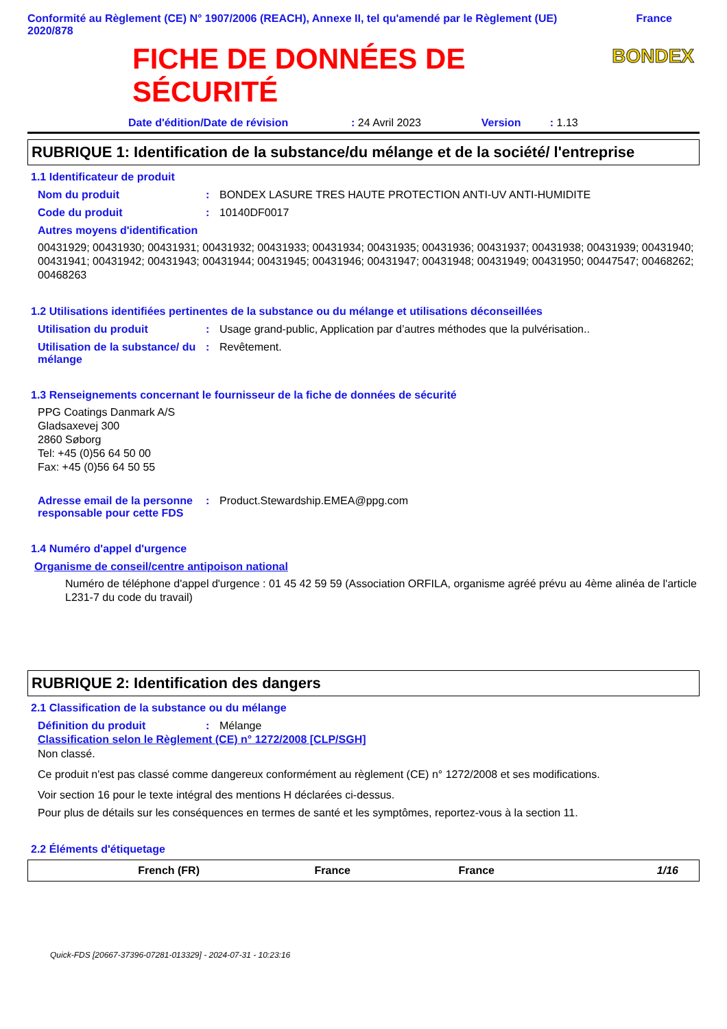Conformité au Règlement (CE) N° 1907/2006 (REACH), Annexe II, tel qu'amendé par le Règlement (UE) 2020/878
France
FICHE DE DONNÉES DE
SÉCURITÉ
BONDEX
Date d'édition/Date de révision: 24 Avril 2023 Version: 1.13
RUBRIQUE 1: Identification de la substance/du mélange et de la société/ l'entreprise
1.1 Identificateur de produit
Nom du produit: BONDEX LASURE TRES HAUTE PROTECTION ANTI-UV ANTI-HUMIDITE
Code du produit: 10140DF0017
Autres moyens d'identification
00431929; 00431930; 00431931; 00431932; 00431933; 00431934; 00431935; 00431936; 00431937; 00431938; 00431939; 00431940; 00431941; 00431942; 00431943; 00431944; 00431945; 00431946; 00431947; 00431948; 00431949; 00431950; 00447547; 00468262; 00468263
1.2 Utilisations identifiées pertinentes de la substance ou du mélange et utilisations déconseillées
Utilisation du produit: Usage grand-public, Application par d’autres méthodes que la pulvérisation..
Utilisation de la substance/ du mélange: Revêtement.
1.3 Renseignements concernant le fournisseur de la fiche de données de sécurité
PPG Coatings Danmark A/S
Gladsaxevej 300
2860 Søborg
Tel: +45 (0)56 64 50 00
Fax: +45 (0)56 64 50 55
Adresse email de la personne responsable pour cette FDS: Product.Stewardship.EMEA@ppg.com
1.4 Numéro d'appel d'urgence
Organisme de conseil/centre antipoison national
Numéro de téléphone d'appel d'urgence : 01 45 42 59 59 (Association ORFILA, organisme agréé prévu au 4ème alinéa de l'article L231-7 du code du travail)
RUBRIQUE 2: Identification des dangers
2.1 Classification de la substance ou du mélange
Définition du produit: Mélange
Classification selon le Règlement (CE) n° 1272/2008 [CLP/SGH]
Non classé.
Ce produit n'est pas classé comme dangereux conformément au règlement (CE) n° 1272/2008 et ses modifications.
Voir section 16 pour le texte intégral des mentions H déclarées ci-dessus.
Pour plus de détails sur les conséquences en termes de santé et les symptômes, reportez-vous à la section 11.
2.2 Éléments d'étiquetage
French (FR) France France 1/16
Quick-FDS [20667-37396-07281-013329] - 2024-07-31 - 10:23:16